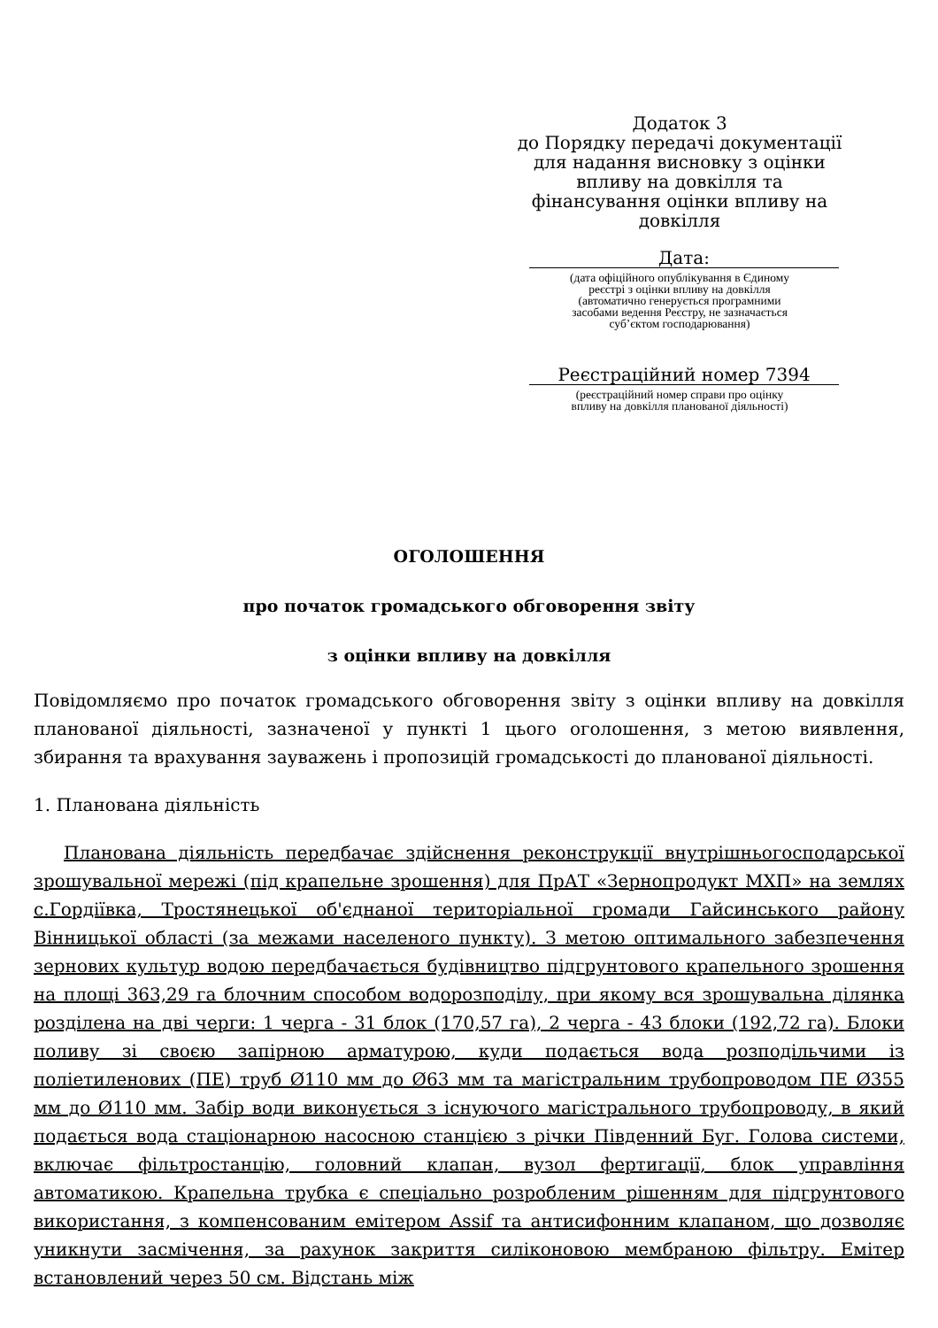Додаток 3
до Порядку передачі документації
для надання висновку з оцінки
впливу на довкілля та
фінансування оцінки впливу на
довкілля
Дата:
(дата офіційного опублікування в Єдиному
реєстрі з оцінки впливу на довкілля
(автоматично генерується програмними
засобами ведення Реєстру, не зазначається
суб’єктом господарювання)
Реєстраційний номер 7394
(реєстраційний номер справи про оцінку
впливу на довкілля планованої діяльності)
ОГОЛОШЕННЯ
про початок громадського обговорення звіту
з оцінки впливу на довкілля
Повідомляємо про початок громадського обговорення звіту з оцінки впливу на довкілля планованої діяльності, зазначеної у пункті 1 цього оголошення, з метою виявлення, збирання та врахування зауважень і пропозицій громадськості до планованої діяльності.
1. Планована діяльність
Планована діяльність передбачає здійснення реконструкції внутрішньогосподарської зрошувальної мережі (під крапельне зрошення) для ПрАТ «Зернопродукт МХП» на землях с.Гордіївка, Тростянецької об'єднаної територіальної громади Гайсинського району Вінницької області (за межами населеного пункту). З метою оптимального забезпечення зернових культур водою передбачається будівництво підгрунтового крапельного зрошення на площі 363,29 га блочним способом водорозподілу, при якому вся зрошувальна ділянка розділена на дві черги: 1 черга - 31 блок (170,57 га), 2 черга - 43 блоки (192,72 га). Блоки поливу зі своєю запірною арматурою, куди подається вода розподільчими із поліетиленових (ПЕ) труб Ø110 мм до Ø63 мм та магістральним трубопроводом ПЕ Ø355 мм до Ø110 мм. Забір води виконується з існуючого магістрального трубопроводу, в який подається вода стаціонарною насосною станцією з річки Південний Буг. Голова системи, включає фільтростанцію, головний клапан, вузол фертигації, блок управління автоматикою. Крапельна трубка є спеціально розробленим рішенням для підгрунтового використання, з компенсованим емітером Assif та антисифонним клапаном, що дозволяє уникнути засмічення, за рахунок закриття силіконовою мембраною фільтру. Емітер встановлений через 50 см. Відстань між